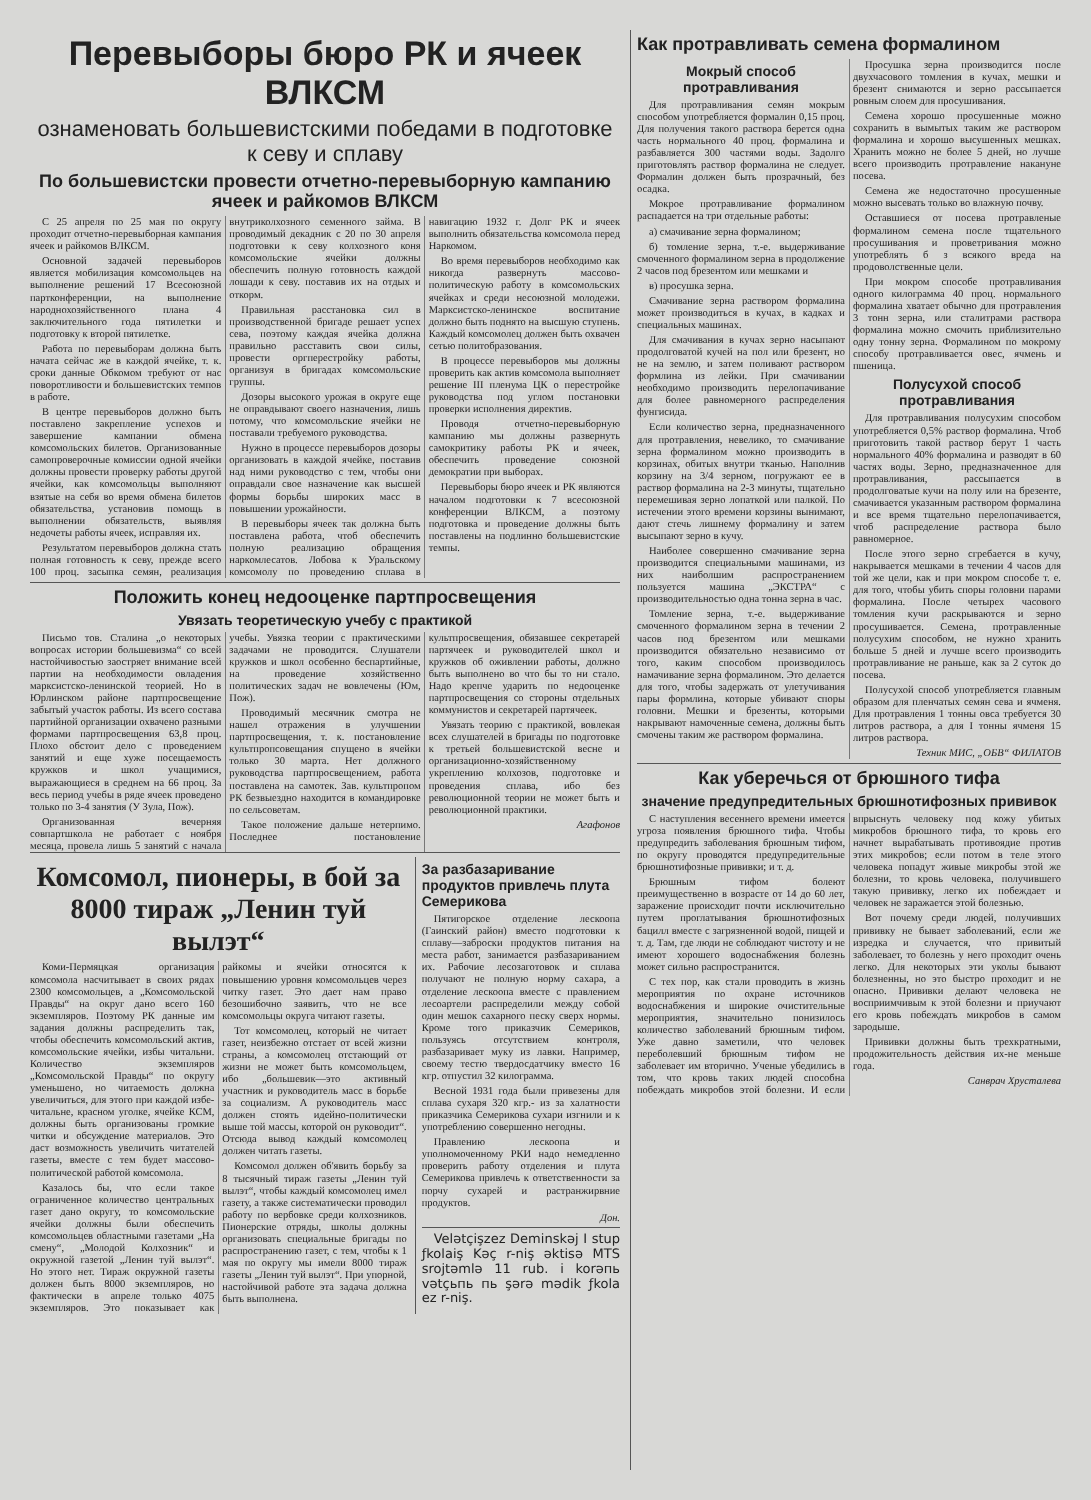Перевыборы бюро РК и ячеек ВЛКСМ
ознаменовать большевистскими победами в подготовке к севу и сплаву
По большевистски провести отчетно-перевыборную кампанию ячеек и райкомов ВЛКСМ
С 25 апреля по 25 мая по округу проходит отчетно-перевыборная кампания ячеек и райкомов ВЛКСМ.
Основной задачей перевыборов является мобилизация комсомольцев на выполнение решений 17 Всесоюзной партконференции, на выполнение народнохозяйственного плана 4 заключительного года пятилетки и подготовку к второй пятилетке.
Работа по перевыборам должна быть начата сейчас же в каждой ячейке, т. к. сроки данные Обкомом требуют от нас поворотливости и большевистских темпов в работе.
В центре перевыборов должно быть поставлено закрепление успехов и завершение кампании обмена комсомольских билетов. Организованные самопроверочные комиссии одной ячейки должны провести проверку работы другой ячейки, как комсомольцы выполняют взятые на себя во время обмена билетов обязательства, установив помощь в выполнении обязательств, выявляя недочеты работы ячеек, исправляя их.
Результатом перевыборов должна стать полная готовность к севу, прежде всего 100 проц. засыпка семян, реализация внутриколхозного семенного займа. В проводимый декадник с 20 по 30 апреля подготовки к севу колхозного коня комсомольские ячейки должны обеспечить полную готовность каждой лошади к севу. поставив их на отдых и откорм.
Правильная расстановка сил в производственной бригаде решает успех сева, поэтому каждая ячейка должна правильно расставить свои силы, провести оргперестройку работы, организуя в бригадах комсомольские группы.
Дозоры высокого урожая в округе еще не оправдывают своего назначения, лишь потому, что комсомольские ячейки не поставали требуемого руководства.
Нужно в процессе перевыборов дозоры организовать в каждой ячейке, поставив над ними руководство с тем, чтобы они оправдали свое назначение как высшей формы борьбы широких масс в повышении урожайности.
В перевыборы ячеек так должна быть поставлена работа, чтоб обеспечить полную реализацию обращения наркомлесатов. Лобова к Уральскому комсомолу по проведению сплава в навигацию 1932 г. Долг РК и ячеек выполнить обязательства комсомола перед Наркомом.
Во время перевыборов необходимо как никогда развернуть массово-политическую работу в комсомольских ячейках и среди несоюзной молодежи. Марксистско-ленинское воспитание должно быть поднято на высшую ступень. Каждый комсомолец должен быть охвачен сетью политобразования.
В процессе перевыборов мы должны проверить как актив комсомола выполняет решение III пленума ЦК о перестройке руководства под углом постановки проверки исполнения директив.
Проводя отчетно-перевыборную кампанию мы должны развернуть самокритику работы РК и ячеек, обеспечить проведение союзной демократии при выборах.
Перевыборы бюро ячеек и РК являются началом подготовки к 7 всесоюзной конференции ВЛКСМ, а поэтому подготовка и проведение должны быть поставлены на подлинно большевистские темпы.
Положить конец недооценке партпросвещения
Увязать теоретическую учебу с практикой
Письмо тов. Сталина „о некоторых вопросах истории большевизма“ со всей настойчивостью заостряет внимание всей партии на необходимости овладения марксистско-ленинской теорией. Но в Юрлинском районе партпросвещение забытый участок работы. Из всего состава партийной организации охвачено разными формами партпросвещения 63,8 проц. Плохо обстоит дело с проведением занятий и еще хуже посещаемость кружков и школ учащимися, выражающиеся в среднем на 66 проц. За весь период учебы в ряде ячеек проведено только по 3-4 занятия (У Зула, Пож).
Организованная вечерняя совпартшкола не работает с ноября месяца, провела лишь 5 занятий с начала учебы. Увязка теории с практическими задачами не проводится. Слушатели кружков и школ особенно беспартийные, на проведение хозяйственно политических задач не вовлечены (Юм, Пож).
Проводимый месячник смотра не нашел отражения в улучшении партпросвещения, т. к. постановление культпропсовещания спущено в ячейки только 30 марта. Нет должного руководства партпросвещением, работа поставлена на самотек. Зав. культпропом РК безвыездно находится в командировке по сельсоветам.
Такое положение дальше нетерпимо. Последнее постановление культпросвещения, обязавшее секретарей партячеек и руководителей школ и кружков об оживлении работы, должно быть выполнено во что бы то ни стало. Надо крепче ударить по недооценке партпросвещения со стороны отдельных коммунистов и секретарей партячеек.
Увязать теорию с практикой, вовлекая всех слушателей в бригады по подготовке к третьей большевистской весне и организационно-хозяйственному укреплению колхозов, подготовке и проведения сплава, ибо без революционной теории не может быть и революционной практики.
Агафонов
Комсомол, пионеры, в бой за 8000 тираж „Ленин туй вылэт“
Коми-Пермяцкая организация комсомола насчитывает в своих рядах 2300 комсомольцев, а „Комсомольской Правды“ на округ дано всего 160 экземпляров. Поэтому РК данные им задания должны распределить так, чтобы обеспечить комсомольский актив, комсомольские ячейки, избы читальни. Количество экземпляров „Комсомольской Правды“ по округу уменьшено, но читаемость должна увеличиться, для этого при каждой избе-читальне, красном уголке, ячейке КСМ, должны быть организованы громкие читки и обсуждение материалов. Это даст возможность увеличить читателей газеты, вместе с тем будет массово-политической работой комсомола.
Казалось бы, что если такое ограниченное количество центральных газет дано округу, то комсомольские ячейки должны были обеспечить комсомольцев областными газетами „На смену“, „Молодой Колхозник“ и окружной газетой „Ленин туй вылэт“. Но этого нет. Тираж окружной газеты должен быть 8000 экземпляров, но фактически в апреле только 4075 экземпляров. Это показывает как райкомы и ячейки относятся к повышению уровня комсомольцев через читку газет. Это дает нам право безошибочно заявить, что не все комсомольцы округа читают газеты.
Тот комсомолец, который не читает газет, неизбежно отстает от всей жизни страны, а комсомолец отстающий от жизни не может быть комсомольцем, ибо „большевик—это активный участник и руководитель масс в борьбе за социализм. А руководитель масс должен стоять идейно-политически выше той массы, которой он руководит“. Отсюда вывод каждый комсомолец должен читать газеты.
Комсомол должен об'явить борьбу за 8 тысячный тираж газеты „Ленин туй вылэт“, чтобы каждый комсомолец имел газету, а также систематически проводил работу по вербовке среди колхозников. Пионерские отряды, школы должны организовать специальные бригады по распространению газет, с тем, чтобы к 1 мая по округу мы имели 8000 тираж газеты „Ленин туй вылэт“. При упорной, настойчивой работе эта задача должна быть выполнена.
За разбазаривание продуктов привлечь плута Семерикова
Пятигорское отделение лескоопа (Гаинский район) вместо подготовки к сплаву—заброски продуктов питания на места работ, занимается разбазариванием их. Рабочие лесозаготовок и сплава получают не полную норму сахара, а отделение лескоопа вместе с правлением лесоартели распределили между собой один мешок сахарного песку сверх нормы. Кроме того приказчик Семериков, пользуясь отсутствием контроля, разбазаривает муку из лавки. Например, своему тестю твердосдатчику вместо 16 кгр. отпустил 32 килограмма.
Весной 1931 года были привезены для сплава сухаря 320 кгр.- из за халатности приказчика Семерикова сухари изгнили и к употреблению совершенно негодны.
Правлению лескоопа и уполномоченному РКИ надо немедленно проверить работу отделения и плута Семерикова привлечь к ответственности за порчу сухарей и растранжирвние продуктов.
Дон.
Velətçişzez Deminskəj I stup ƒkolaiş Kəç r-niş əktisə MTS srojtəmlə 11 rub. i korəпь vətçьпь пь şərə mədik ƒkola ez r-niş.
Как протравливать семена формалином
Мокрый способ протравливания
Для протравливания семян мокрым способом употребляется формалин 0,15 проц. Для получения такого раствора берется одна часть нормального 40 проц. формалина и разбавляется 300 частями воды. Задолго приготовлять раствор формалина не следует. Формалин должен быть прозрачный, без осадка.
Мокрое протравливание формалином распадается на три отдельные работы:
а) смачивание зерна формалином;
б) томление зерна, т.-е. выдерживание смоченного формалином зерна в продолжение 2 часов под брезентом или мешками и
в) просушка зерна.
Смачивание зерна раствором формалина может производиться в кучах, в кадках и специальных машинах.
Для смачивания в кучах зерно насыпают продолговатой кучей на пол или брезент, но не на землю, и затем поливают раствором формлина из лейки. При смачивании необходимо производить перелопачивание для более равномерного распределения фунгисида.
Если количество зерна, предназначенного для протравления, невелико, то смачивание зерна формалином можно производить в корзинах, обитых внутри тканью. Наполнив корзину на 3/4 зерном, погружают ее в раствор формалина на 2-3 минуты, тщательно перемешивая зерно лопаткой или палкой. По истечении этого времени корзины вынимают, дают стечь лишнему формалину и затем высыпают зерно в кучу.
Наиболее совершенно смачивание зерна производится специальными машинами, из них наиболшим распространением пользуется машина „ЭКСТРА“ с производительностью одна тонна зерна в час.
Томление зерна, т.-е. выдерживание смоченного формалином зерна в течении 2 часов под брезентом или мешками производится обязательно независимо от того, каким способом производилось намачивание зерна формалином. Это делается для того, чтобы задержать от улетучивания пары формлина, которые убивают споры головни. Мешки и брезенты, которыми накрывают намоченные семена, должны быть смочены таким же раствором формалина.
Просушка зерна производится после двухчасового томления в кучах, мешки и брезент снимаются и зерно рассыпается ровным слоем для просушивания.
Семена хорошо просушенные можно сохранить в вымытых таким же раствором формалина и хорошо высушенных мешках. Хранить можно не более 5 дней, но лучше всего производить протравление накануне посева.
Семена же недостаточно просушенные можно высевать только во влажную почву.
Оставшиеся от посева протравленые формалином семена после тщательного просушивания и проветривания можно употреблять б з всякого вреда на продоволственные цели.
При мокром способе протравливания одного килограмма 40 проц. нормального формалина хватает обычно для протравления 3 тонн зерна, или сталитрами раствора формалина можно смочить приблизительно одну тонну зерна. Формалином по мокрому способу протравливается овес, ячмень и пшеница.
Полусухой способ протравливания
Для протравливания полусухим способом употребляется 0,5% раствор формалина. Чтоб приготовить такой раствор берут 1 часть нормального 40% формалина и разводят в 60 частях воды. Зерно, предназначенное для протравливания, рассыпается в продолговатые кучи на полу или на брезенте, смачивается указанным раствором формалина и все время тщательно перелопачивается, чтоб распределение раствора было равномерное.
После этого зерно сгребается в кучу, накрывается мешками в течении 4 часов для той же цели, как и при мокром способе т. е. для того, чтобы убить споры головни парами формалина. После четырех часового томления кучи раскрываются и зерно просушивается. Семена, протравленные полусухим способом, не нужно хранить больше 5 дней и лучше всего производить протравливание не раньше, как за 2 суток до посева.
Полусухой способ употребляется главным образом для пленчатых семян сева и ячменя. Для протравления 1 тонны овса требуется 30 литров раствора, а для I тонны ячменя 15 литров раствора.
Техник МИС, „ОБВ“ ФИЛАТОВ
Как уберечься от брюшного тифа
значение предупредительных брюшнотифозных прививок
С наступления весеннего времени имеется угроза появления брюшного тифа. Чтобы предупредить заболевания брюшным тифом, по округу проводятся предупредительные брюшнотифозные прививки; и т. д.
Брюшным тифом болеют преимущественно в возрасте от 14 до 60 лет, заражение происходит почти исключительно путем проглатывания брюшнотифозных бацилл вместе с загрязненной водой, пищей и т. д. Там, где люди не соблюдают чистоту и не имеют хорошего водоснабжения болезнь может сильно распространится.
С тех пор, как стали проводить в жизнь мероприятия по охране источников водоснабжения и широкие очистительные мероприятия, значительно понизилось количество заболеваний брюшным тифом. Уже давно заметили, что человек переболевший брюшным тифом не заболевает им вторично. Ученые убедились в том, что кровь таких людей способна побеждать микробов этой болезни. И если впрыснуть человеку под кожу убитых микробов брюшного тифа, то кровь его начнет вырабатывать противоядие против этих микробов; если потом в теле этого человека попадут живые микробы этой же болезни, то кровь человека, получившего такую прививку, легко их побеждает и человек не заражается этой болезнью.
Вот почему среди людей, получивших прививку не бывает заболеваний, если же изредка и случается, что привитый заболевает, то болезнь у него проходит очень легко. Для некоторых эти уколы бывают болезненны, но это быстро проходит и не опасно. Прививки делают человека не восприимчивым к этой болезни и приучают его кровь побеждать микробов в самом зародыше.
Прививки должны быть трехкратными, продожительность действия их-не меньше года.
Санврач Хрусталева